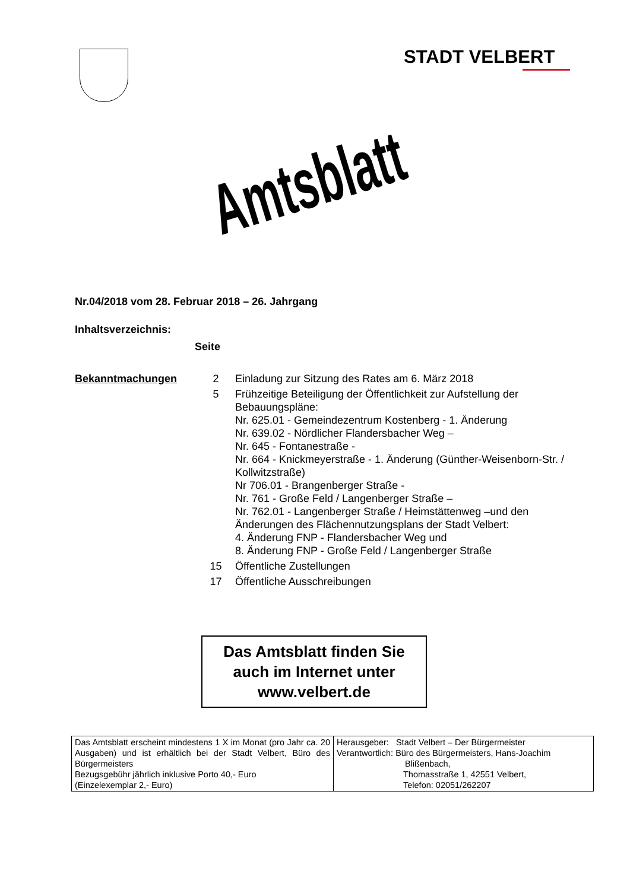STADT VELBERT
Amtsblatt
Nr.04/2018 vom 28. Februar 2018 – 26. Jahrgang
Inhaltsverzeichnis:
Seite
| Bekanntmachungen | 2 | Einladung zur Sitzung des Rates am 6. März 2018 |
| | 5 | Frühzeitige Beteiligung der Öffentlichkeit zur Aufstellung der Bebauungspläne: Nr. 625.01 - Gemeindezentrum Kostenberg - 1. Änderung Nr. 639.02 - Nördlicher Flandersbacher Weg – Nr. 645 - Fontanestraße - Nr. 664 - Knickmeyerstraße - 1. Änderung (Günther-Weisenborn-Str. / Kollwitzstraße) Nr 706.01 - Brangenberger Straße - Nr. 761 - Große Feld / Langenberger Straße – Nr. 762.01 - Langenberger Straße / Heimstättenweg –und den Änderungen des Flächennutzungsplans der Stadt Velbert: 4. Änderung FNP - Flandersbacher Weg und 8. Änderung FNP - Große Feld / Langenberger Straße |
| | 15 | Öffentliche Zustellungen |
| | 17 | Öffentliche Ausschreibungen |
Das Amtsblatt finden Sie
auch im Internet unter
www.velbert.de
| Das Amtsblatt erscheint mindestens 1 X im Monat (pro Jahr ca. 20 Ausgaben) und ist erhältlich bei der Stadt Velbert, Büro des Bürgermeisters Bezugsgebühr jährlich inklusive Porto 40,- Euro (Einzelexemplar 2,- Euro) | Herausgeber: Stadt Velbert – Der Bürgermeister Verantwortlich: Büro des Bürgermeisters, Hans-Joachim Blißenbach, Thomasstraße 1, 42551 Velbert, Telefon: 02051/262207 |